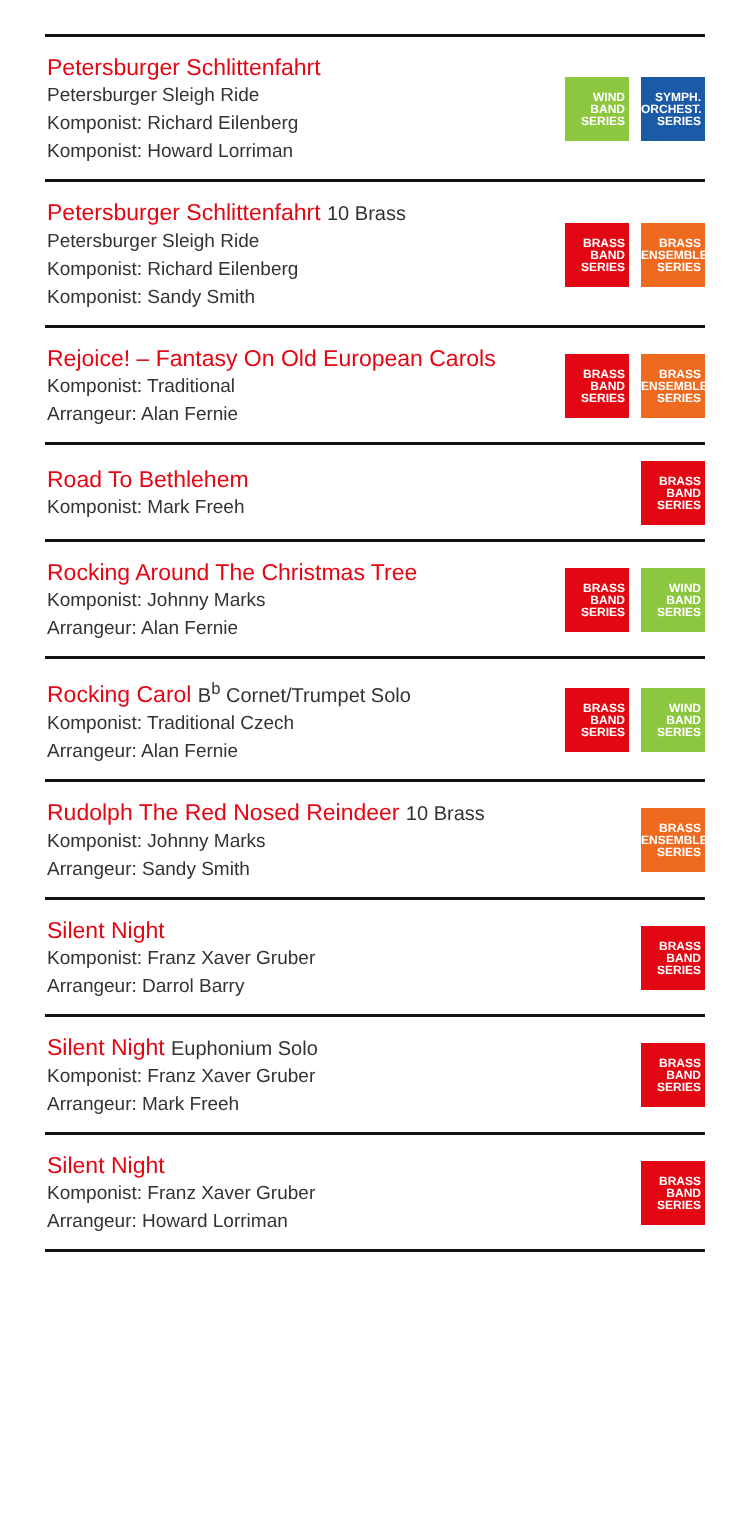Petersburger Schlittenfahrt
Petersburger Sleigh Ride
Komponist: Richard Eilenberg
Komponist: Howard Lorriman
WIND
BAND
SERIES
SYMPH.
ORCHEST.
SERIES
Petersburger Schlittenfahrt 10 Brass
Petersburger Sleigh Ride
Komponist: Richard Eilenberg
Komponist: Sandy Smith
BRASS
BAND
SERIES
BRASS
ENSEMBLE
SERIES
Rejoice! – Fantasy On Old European Carols
Komponist: Traditional
Arrangeur: Alan Fernie
BRASS
BAND
SERIES
BRASS
ENSEMBLE
SERIES
Road To Bethlehem
Komponist: Mark Freeh
BRASS
BAND
SERIES
Rocking Around The Christmas Tree
Komponist: Johnny Marks
Arrangeur: Alan Fernie
BRASS
BAND
SERIES
WIND
BAND
SERIES
Rocking Carol B<sup>b</sup> Cornet/Trumpet Solo
Komponist: Traditional Czech
Arrangeur: Alan Fernie
BRASS
BAND
SERIES
WIND
BAND
SERIES
Rudolph The Red Nosed Reindeer 10 Brass
Komponist: Johnny Marks
Arrangeur: Sandy Smith
BRASS
ENSEMBLE
SERIES
Silent Night
Komponist: Franz Xaver Gruber
Arrangeur: Darrol Barry
BRASS
BAND
SERIES
Silent Night Euphonium Solo
Komponist: Franz Xaver Gruber
Arrangeur: Mark Freeh
BRASS
BAND
SERIES
Silent Night
Komponist: Franz Xaver Gruber
Arrangeur: Howard Lorriman
BRASS
BAND
SERIES